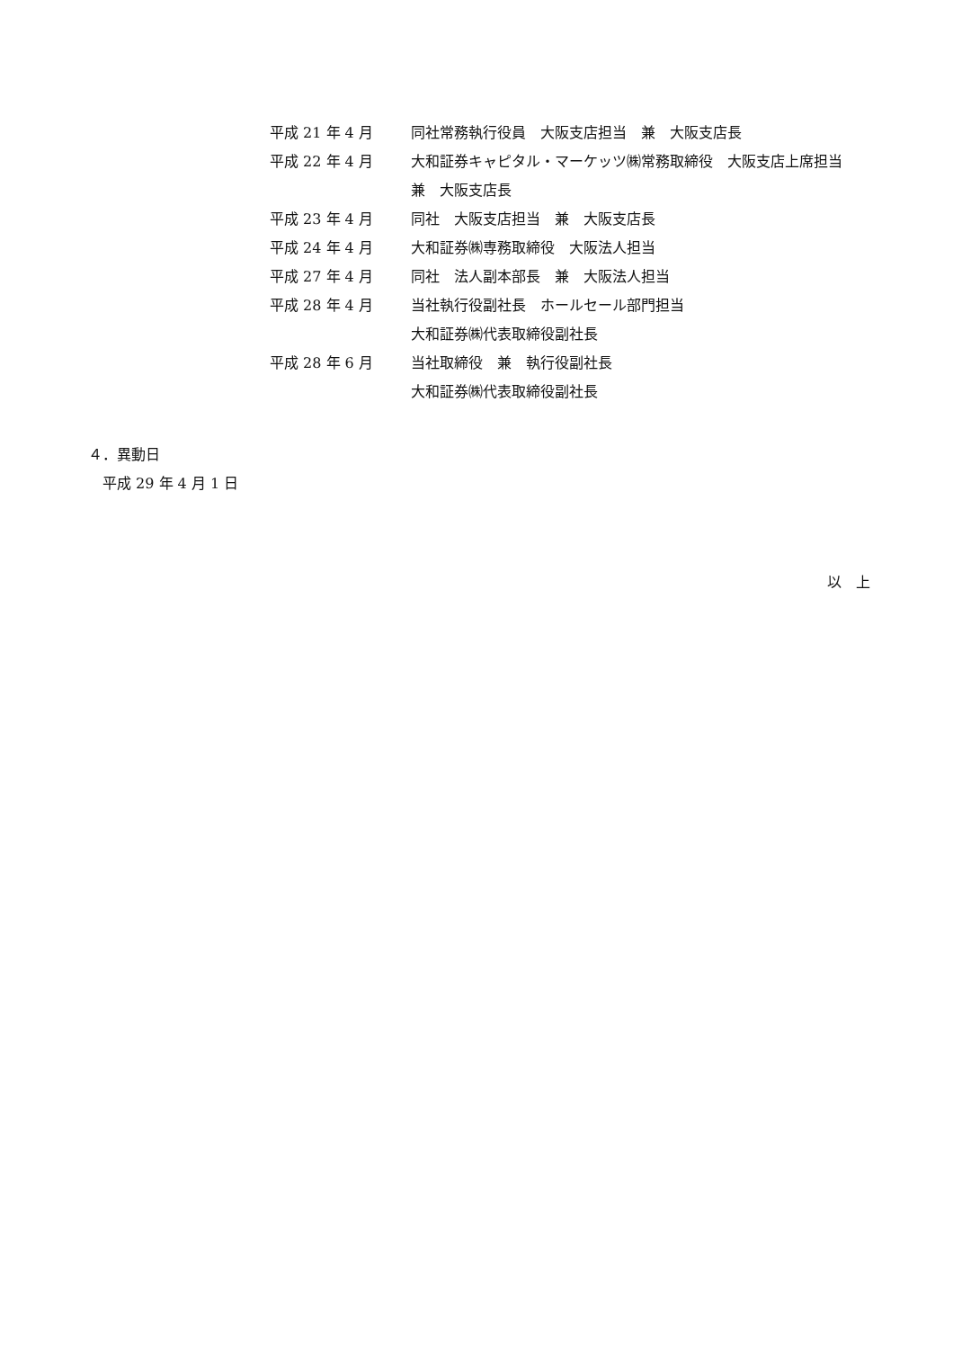平成 21 年 4 月 同社常務執行役員　大阪支店担当　兼　大阪支店長
平成 22 年 4 月 大和証券キャピタル・マーケッツ㈱常務取締役　大阪支店上席担当　兼　大阪支店長
平成 23 年 4 月 同社　大阪支店担当　兼　大阪支店長
平成 24 年 4 月 大和証券㈱専務取締役　大阪法人担当
平成 27 年 4 月 同社　法人副本部長　兼　大阪法人担当
平成 28 年 4 月 当社執行役副社長　ホールセール部門担当
大和証券㈱代表取締役副社長
平成 28 年 6 月 当社取締役　兼　執行役副社長
大和証券㈱代表取締役副社長
４．異動日
平成 29 年 4 月 1 日
以　上